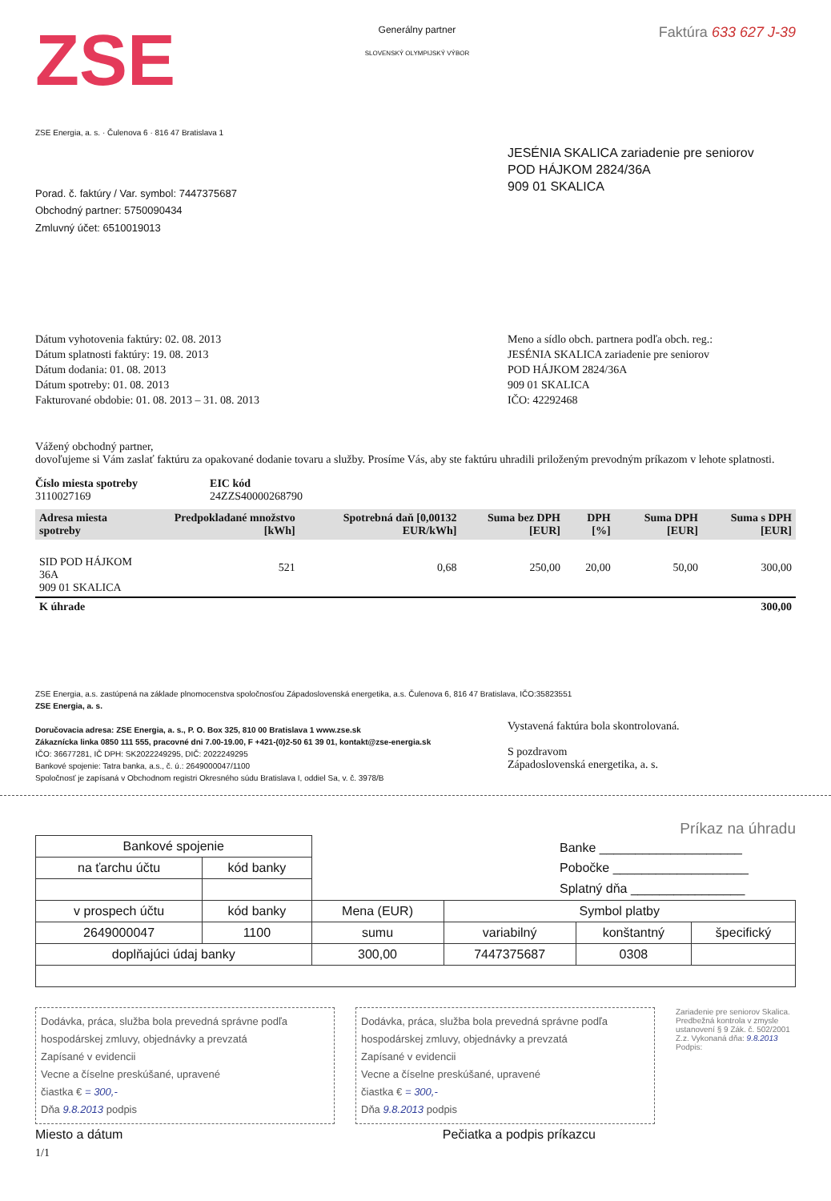ZSE
Generálny partner
SLOVENSKÝ OLYMPIJSKÝ VÝBOR
Faktúra 633 627 J-39
ZSE Energia, a. s. · Čulenova 6 · 816 47 Bratislava 1
Porad. č. faktúry / Var. symbol: 7447375687
Obchodný partner: 5750090434
Zmluvný účet: 6510019013
JESÉNIA SKALICA zariadenie pre seniorov
POD HÁJKOM 2824/36A
909 01 SKALICA
Dátum vyhotovenia faktúry: 02. 08. 2013
Dátum splatnosti faktúry: 19. 08. 2013
Dátum dodania: 01. 08. 2013
Dátum spotreby: 01. 08. 2013
Fakturované obdobie: 01. 08. 2013 – 31. 08. 2013
Meno a sídlo obch. partnera podľa obch. reg.:
JESÉNIA SKALICA zariadenie pre seniorov
POD HÁJKOM 2824/36A
909 01 SKALICA
IČO: 42292468
Vážený obchodný partner,
dovoľujeme si Vám zaslať faktúru za opakované dodanie tovaru a služby. Prosíme Vás, aby ste faktúru uhradili priloženým prevodným príkazom v lehote splatnosti.
Číslo miesta spotreby
3110027169
EIC kód
24ZZS40000268790
| Adresa miesta spotreby | Predpokladané množstvo [kWh] | Spotrebná daň [0,00132 EUR/kWh] | Suma bez DPH [EUR] | DPH [%] | Suma DPH [EUR] | Suma s DPH [EUR] |
| --- | --- | --- | --- | --- | --- | --- |
| SID POD HÁJKOM 36A 909 01 SKALICA | 521 | 0,68 | 250,00 | 20,00 | 50,00 | 300,00 |
| K úhrade | | | | | | 300,00 |
ZSE Energia, a.s. zastúpená na základe plnomocenstva spoločnosťou Západoslovenská energetika, a.s. Čulenova 6, 816 47 Bratislava, IČO:35823551
ZSE Energia, a. s.
Doručovacia adresa: ZSE Energia, a. s., P. O. Box 325, 810 00 Bratislava 1 www.zse.sk
Zákaznícka linka 0850 111 555, pracovné dni 7.00-19.00, F +421-(0)2-50 61 39 01, kontakt@zse-energia.sk
IČO: 36677281, IČ DPH: SK2022249295, DIČ: 2022249295
Bankové spojenie: Tatra banka, a.s., č. ú.: 2649000047/1100
Spoločnosť je zapísaná v Obchodnom registri Okresného súdu Bratislava I, oddiel Sa, v. č. 3978/B
Vystavená faktúra bola skontrolovaná.
S pozdravom
Západoslovenská energetika, a. s.
Príkaz na úhradu
Banke ____________________
Pobočke ___________________
Splatný dňa ________________
| Bankové spojenie | | | | | |
| na ťarchu účtu | kód banky | | | | |
| v prospech účtu | kód banky | Mena (EUR) | Symbol platby | | |
| 2649000047 | 1100 | sumu | variabilný | konštantný | špecifický |
| doplňajúci údaj banky | | 300,00 | 7447375687 | 0308 | |
Dodávka, práca, služba bola prevedná správne podľa hospodárskej zmluvy, objednávky a prevzatá
Zapísané v evidencii
Vecne a číselne preskúšané, upravené
čiastka € = 300,-
Dňa 9.8.2013 podpis
Dodávka, práca, služba bola prevedná správne podľa hospodárskej zmluvy, objednávky a prevzatá
Zapísané v evidencii
Vecne a číselne preskúšané, upravené
čiastka € = 300,-
Dňa 9.8.2013 podpis
Zariadenie pre seniorov Skalica. Predbežná kontrola v zmysle ustanovení § 9 Zák. č. 502/2001 Z.z. Vykonaná dňa: 9.8.2013 Podpis:
Miesto a dátum Pečiatka a podpis príkazcu
1/1